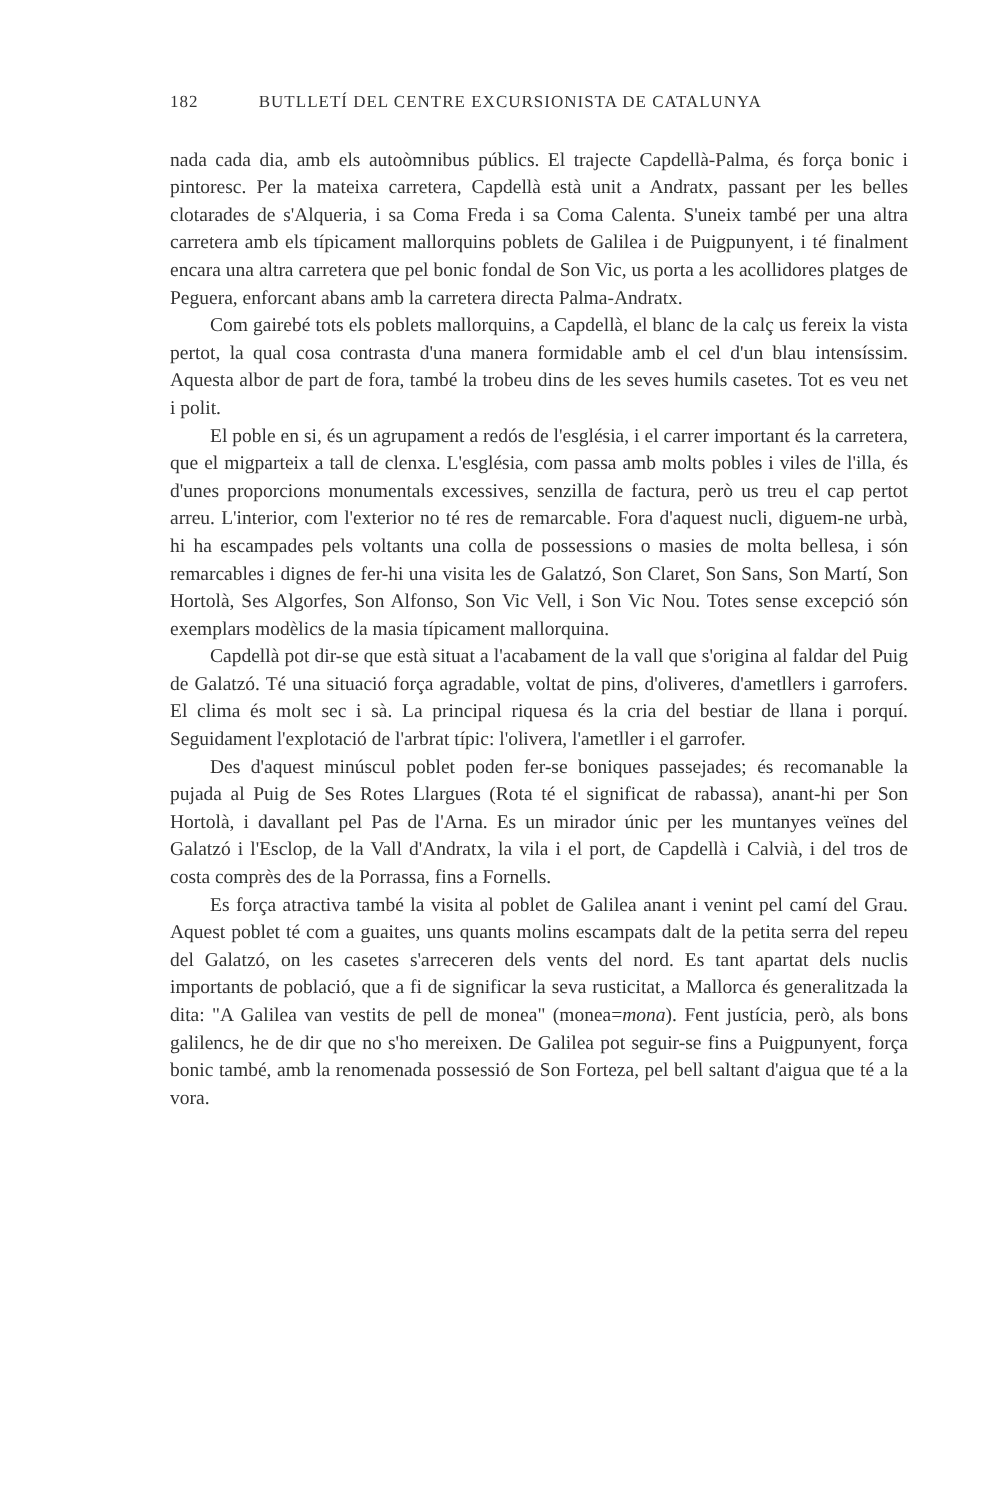182 BUTLLETÍ DEL CENTRE EXCURSIONISTA DE CATALUNYA
nada cada dia, amb els autoòmnibus públics. El trajecte Capdellà-Palma, és força bonic i pintoresc. Per la mateixa carretera, Capdellà està unit a Andratx, passant per les belles clotarades de s'Alqueria, i sa Coma Freda i sa Coma Calenta. S'uneix també per una altra carretera amb els típicament mallorquins poblets de Galilea i de Puigpunyent, i té finalment encara una altra carretera que pel bonic fondal de Son Vic, us porta a les acollidores platges de Peguera, enforcant abans amb la carretera directa Palma-Andratx.
Com gairebé tots els poblets mallorquins, a Capdellà, el blanc de la calç us fereix la vista pertot, la qual cosa contrasta d'una manera formidable amb el cel d'un blau intensíssim. Aquesta albor de part de fora, també la trobeu dins de les seves humils casetes. Tot es veu net i polit.
El poble en si, és un agrupament a redós de l'església, i el carrer important és la carretera, que el migparteix a tall de clenxa. L'església, com passa amb molts pobles i viles de l'illa, és d'unes proporcions monumentals excessives, senzilla de factura, però us treu el cap pertot arreu. L'interior, com l'exterior no té res de remarcable. Fora d'aquest nucli, diguem-ne urbà, hi ha escampades pels voltants una colla de possessions o masies de molta bellesa, i són remarcables i dignes de fer-hi una visita les de Galatzó, Son Claret, Son Sans, Son Martí, Son Hortolà, Ses Algorfes, Son Alfonso, Son Vic Vell, i Son Vic Nou. Totes sense excepció són exemplars modèlics de la masia típicament mallorquina.
Capdellà pot dir-se que està situat a l'acabament de la vall que s'origina al faldar del Puig de Galatzó. Té una situació força agradable, voltat de pins, d'oliveres, d'ametllers i garrofers. El clima és molt sec i sà. La principal riquesa és la cria del bestiar de llana i porquí. Seguidament l'explotació de l'arbrat típic: l'olivera, l'ametller i el garrofer.
Des d'aquest minúscul poblet poden fer-se boniques passejades; és recomanable la pujada al Puig de Ses Rotes Llargues (Rota té el significat de rabassa), anant-hi per Son Hortolà, i davallant pel Pas de l'Arna. Es un mirador únic per les muntanyes veïnes del Galatzó i l'Esclop, de la Vall d'Andratx, la vila i el port, de Capdellà i Calvià, i del tros de costa comprès des de la Porrassa, fins a Fornells.
Es força atractiva també la visita al poblet de Galilea anant i venint pel camí del Grau. Aquest poblet té com a guaites, uns quants molins escampats dalt de la petita serra del repeu del Galatzó, on les casetes s'arreceren dels vents del nord. Es tant apartat dels nuclis importants de població, que a fi de significar la seva rusticitat, a Mallorca és generalitzada la dita: "A Galilea van vestits de pell de monea" (monea=mona). Fent justícia, però, als bons galilencs, he de dir que no s'ho mereixen. De Galilea pot seguir-se fins a Puigpunyent, força bonic també, amb la renomenada possessió de Son Forteza, pel bell saltant d'aigua que té a la vora.